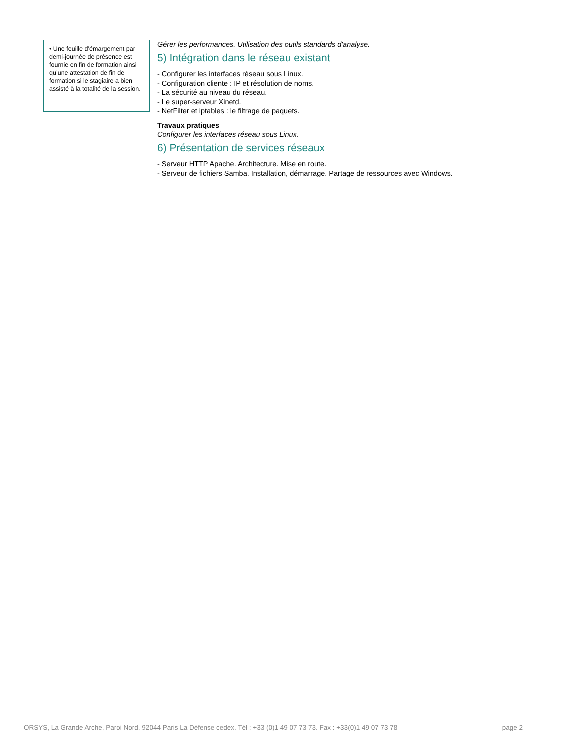• Une feuille d’émargement par demi-journée de présence est fournie en fin de formation ainsi qu’une attestation de fin de formation si le stagiaire a bien assisté à la totalité de la session.
Gérer les performances. Utilisation des outils standards d'analyse.
5) Intégration dans le réseau existant
- Configurer les interfaces réseau sous Linux.
- Configuration cliente : IP et résolution de noms.
- La sécurité au niveau du réseau.
- Le super-serveur Xinetd.
- NetFilter et iptables : le filtrage de paquets.
Travaux pratiques
Configurer les interfaces réseau sous Linux.
6) Présentation de services réseaux
- Serveur HTTP Apache. Architecture. Mise en route.
- Serveur de fichiers Samba. Installation, démarrage. Partage de ressources avec Windows.
ORSYS, La Grande Arche, Paroi Nord, 92044 Paris La Défense cedex. Tél : +33 (0)1 49 07 73 73. Fax : +33(0)1 49 07 73 78 page 2